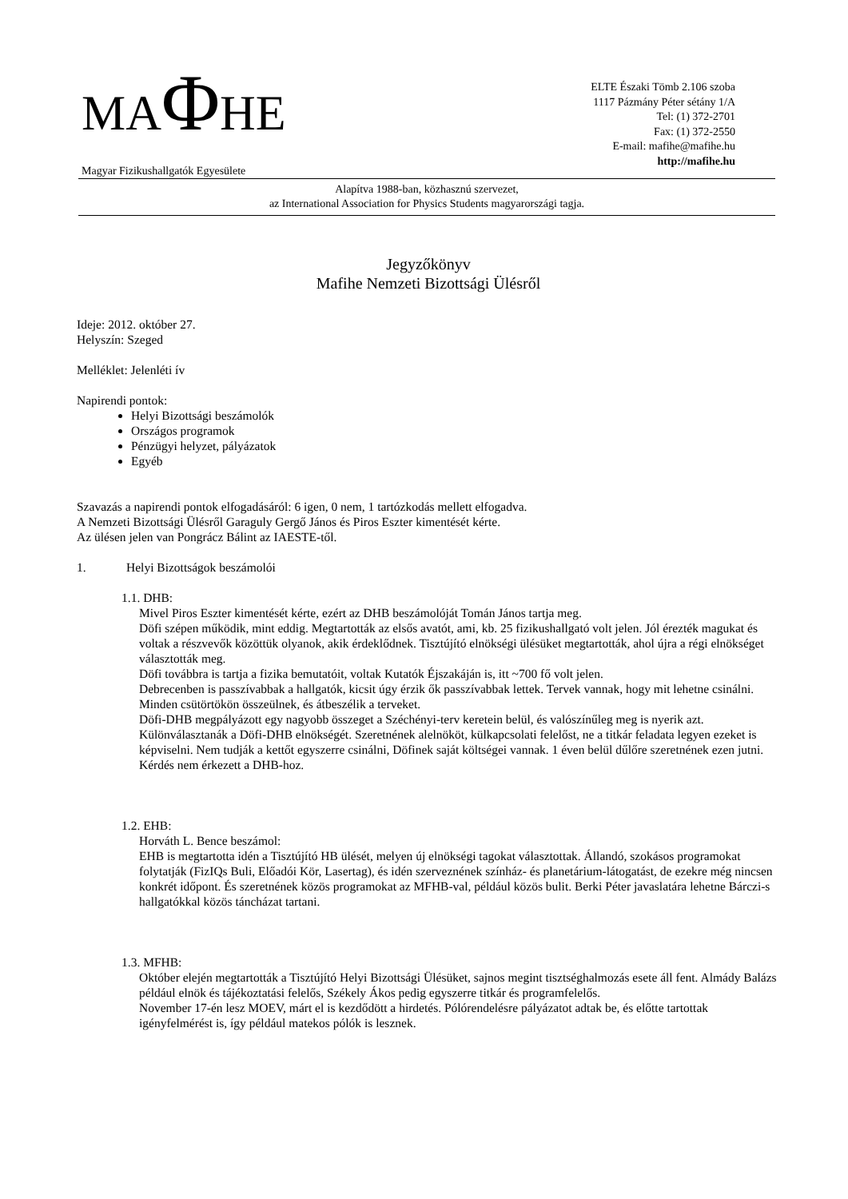MAΦHE
Magyar Fizikushallgatók Egyesülete
ELTE Északi Tömb 2.106 szoba
1117 Pázmány Péter sétány 1/A
Tel: (1) 372-2701
Fax: (1) 372-2550
E-mail: mafihe@mafihe.hu
http://mafihe.hu
Alapítva 1988-ban, közhasznú szervezet,
az International Association for Physics Students magyarországi tagja.
Jegyzőkönyv
Mafihe Nemzeti Bizottsági Ülésről
Ideje: 2012. október 27.
Helyszín: Szeged
Melléklet: Jelenléti ív
Napirendi pontok:
Helyi Bizottsági beszámolók
Országos programok
Pénzügyi helyzet, pályázatok
Egyéb
Szavazás a napirendi pontok elfogadásáról: 6 igen, 0 nem, 1 tartózkodás mellett elfogadva.
A Nemzeti Bizottsági Ülésről Garaguly Gergő János és Piros Eszter kimentését kérte.
Az ülésen jelen van Pongrácz Bálint az IAESTE-től.
1. Helyi Bizottságok beszámolói
1.1. DHB:
Mivel Piros Eszter kimentését kérte, ezért az DHB beszámolóját Tomán János tartja meg.
Döfi szépen működik, mint eddig. Megtartották az elsős avatót, ami, kb. 25 fizikushallgató volt jelen. Jól érezték magukat és voltak a részvevők közöttük olyanok, akik érdeklődnek. Tisztújító elnökségi ülésüket megtartották, ahol újra a régi elnökséget választották meg.
Döfi továbbra is tartja a fizika bemutatóit, voltak Kutatók Éjszakáján is, itt ~700 fő volt jelen.
Debrecenben is passzívabbak a hallgatók, kicsit úgy érzik ők passzívabbak lettek. Tervek vannak, hogy mit lehetne csinálni. Minden csütörtökön összeülnek, és átbeszélik a terveket.
Döfi-DHB megpályázott egy nagyobb összeget a Széchényi-terv keretein belül, és valószínűleg meg is nyerik azt.
Különválasztanák a Döfi-DHB elnökségét. Szeretnének alelnököt, külkapcsolati felelőst, ne a titkár feladata legyen ezeket is képviselni. Nem tudják a kettőt egyszerre csinálni, Döfinek saját költségei vannak. 1 éven belül dűlőre szeretnének ezen jutni.
Kérdés nem érkezett a DHB-hoz.
1.2. EHB:
Horváth L. Bence beszámol:
EHB is megtartotta idén a Tisztújító HB ülését, melyen új elnökségi tagokat választottak. Állandó, szokásos programokat folytatják (FizIQs Buli, Előadói Kör, Lasertag), és idén szerveznének színház- és planetárium-látogatást, de ezekre még nincsen konkrét időpont. És szeretnének közös programokat az MFHB-val, például közös bulit. Berki Péter javaslatára lehetne Bárczi-s hallgatókkal közös táncházat tartani.
1.3. MFHB:
Október elején megtartották a Tisztújító Helyi Bizottsági Ülésüket, sajnos megint tisztséghalmozás esete áll fent. Almády Balázs például elnök és tájékoztatási felelős, Székely Ákos pedig egyszerre titkár és programfelelős.
November 17-én lesz MOEV, márt el is kezdődött a hirdetés. Pólórendelésre pályázatot adtak be, és előtte tartottak igényfelmérést is, így például matekos pólók is lesznek.